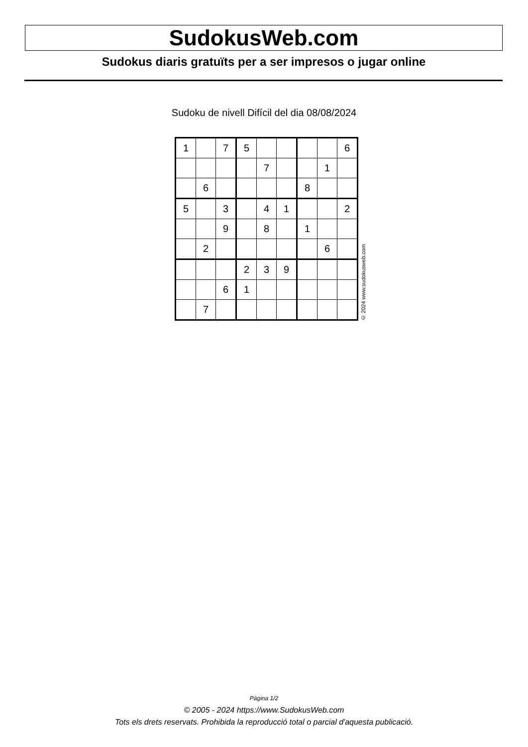SudokusWeb.com
Sudokus diaris gratuïts per a ser impresos o jugar online
Sudoku de nivell Difícil del dia 08/08/2024
| 1 | | 7 | 5 | | | | | 6 |
| | | | | 7 | | | 1 | |
| | 6 | | | | | 8 | | |
| 5 | | 3 | | 4 | 1 | | | 2 |
| | | 9 | | 8 | | 1 | | |
| | 2 | | | | | | 6 | |
| | | | 2 | 3 | 9 | | | |
| | | 6 | 1 | | | | | |
| | 7 | | | | | | | |
© 2024 www.sudokusweb.com
Pàgina 1/2
© 2005 - 2024 https://www.SudokusWeb.com
Tots els drets reservats. Prohibida la reproducció total o parcial d'aquesta publicació.